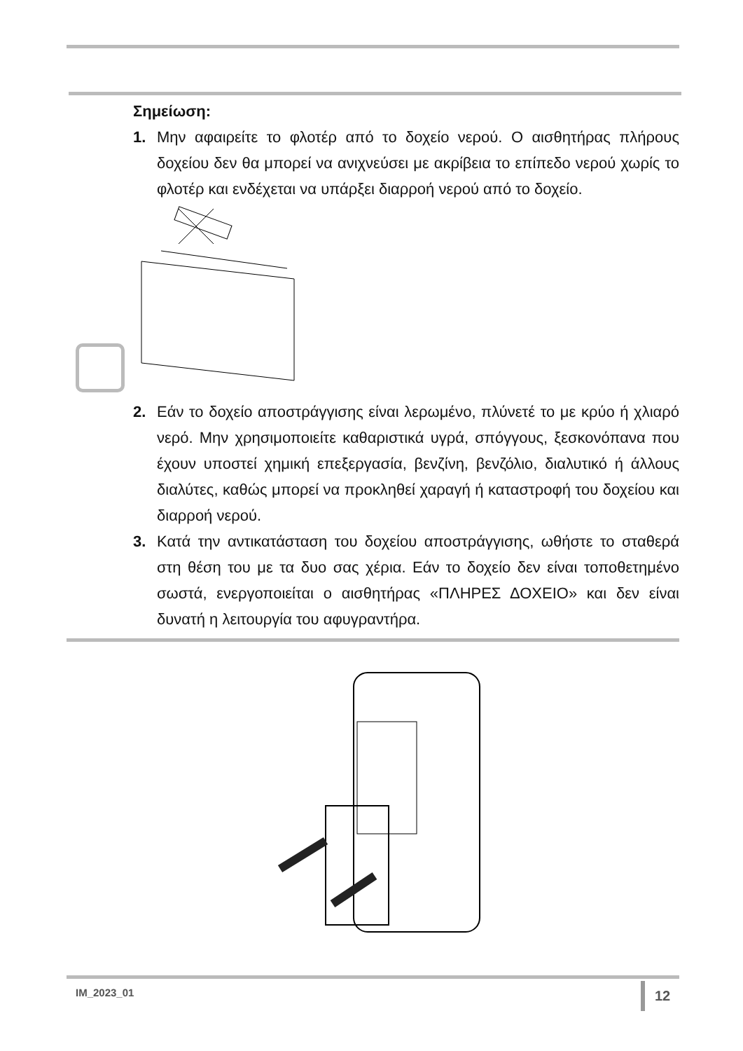Σημείωση:
1. Μην αφαιρείτε το φλοτέρ από το δοχείο νερού. Ο αισθητήρας πλήρους δοχείου δεν θα μπορεί να ανιχνεύσει με ακρίβεια το επίπεδο νερού χωρίς το φλοτέρ και ενδέχεται να υπάρξει διαρροή νερού από το δοχείο.
2. Εάν το δοχείο αποστράγγισης είναι λερωμένο, πλύνετέ το με κρύο ή χλιαρό νερό. Μην χρησιμοποιείτε καθαριστικά υγρά, σπόγγους, ξεσκονόπανα που έχουν υποστεί χημική επεξεργασία, βενζίνη, βενζόλιο, διαλυτικό ή άλλους διαλύτες, καθώς μπορεί να προκληθεί χαραγή ή καταστροφή του δοχείου και διαρροή νερού.
3. Κατά την αντικατάσταση του δοχείου αποστράγγισης, ωθήστε το σταθερά στη θέση του με τα δυο σας χέρια. Εάν το δοχείο δεν είναι τοποθετημένο σωστά, ενεργοποιείται ο αισθητήρας «ΠΛΗΡΕΣ ΔΟΧΕΙΟ» και δεν είναι δυνατή η λειτουργία του αφυγραντήρα.
IM_2023_01 12